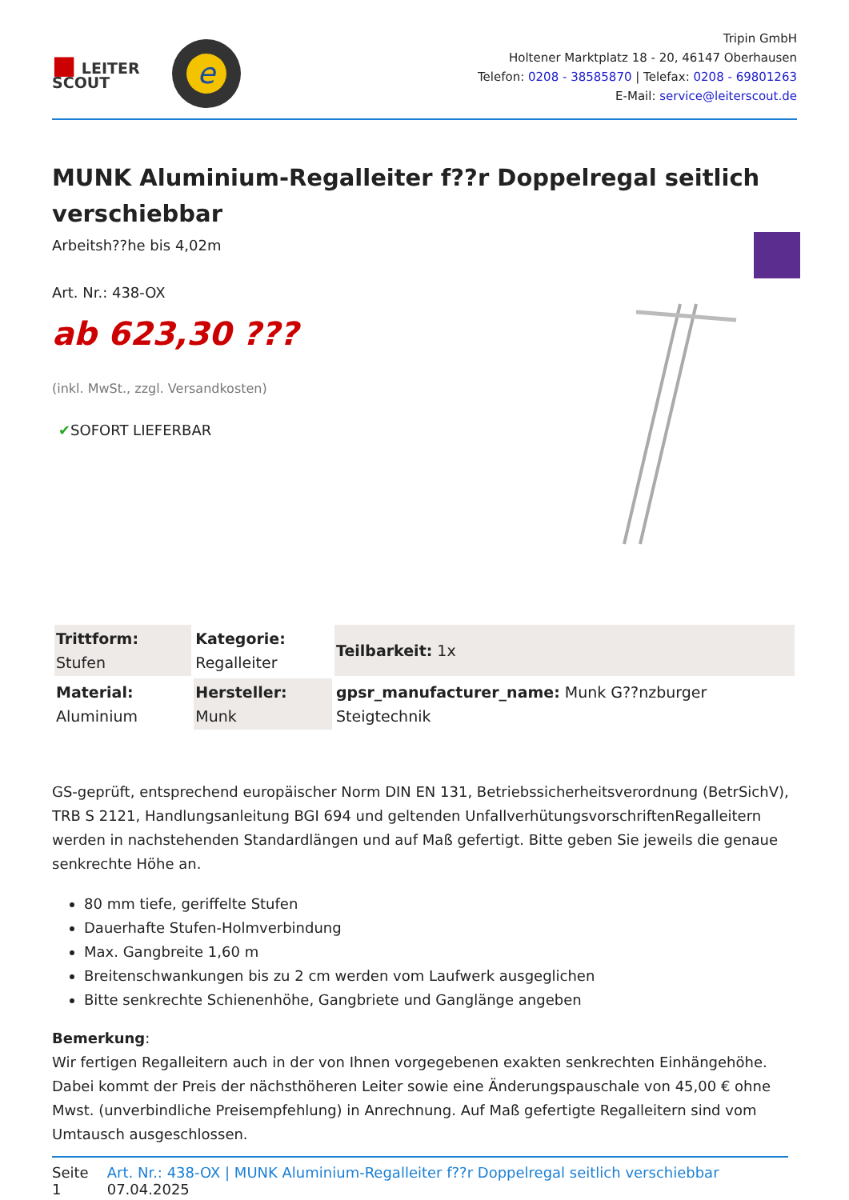■ LEITER
SCOUT
e
Tripin GmbH
Holtener Marktplatz 18 - 20, 46147 Oberhausen
Telefon: 0208 - 38585870 | Telefax: 0208 - 69801263
E-Mail: service@leiterscout.de
MUNK Aluminium-Regalleiter f??r Doppelregal seitlich verschiebbar
Arbeitsh??he bis 4,02m
Art. Nr.: 438-OX
ab 623,30 ???
(inkl. MwSt., zzgl. Versandkosten)
✔SOFORT LIEFERBAR
| Trittform: Stufen | Kategorie: Regalleiter | Teilbarkeit: 1x |
| Material: Aluminium | Hersteller: Munk | gpsr_manufacturer_name: Munk G??nzburger Steigtechnik |
GS-geprüft, entsprechend europäischer Norm DIN EN 131, Betriebssicherheitsverordnung (BetrSichV), TRB S 2121, Handlungsanleitung BGI 694 und geltenden UnfallverhütungsvorschriftenRegalleitern werden in nachstehenden Standardlängen und auf Maß gefertigt. Bitte geben Sie jeweils die genaue senkrechte Höhe an.
80 mm tiefe, geriffelte Stufen
Dauerhafte Stufen-Holmverbindung
Max. Gangbreite 1,60 m
Breitenschwankungen bis zu 2 cm werden vom Laufwerk ausgeglichen
Bitte senkrechte Schienenhöhe, Gangbriete und Ganglänge angeben
Bemerkung:
Wir fertigen Regalleitern auch in der von Ihnen vorgegebenen exakten senkrechten Einhängehöhe. Dabei kommt der Preis der nächsthöheren Leiter sowie eine Änderungspauschale von 45,00 € ohne Mwst. (unverbindliche Preisempfehlung) in Anrechnung. Auf Maß gefertigte Regalleitern sind vom Umtausch ausgeschlossen.
Seite 1 Art. Nr.: 438-OX | MUNK Aluminium-Regalleiter f??r Doppelregal seitlich verschiebbar 07.04.2025